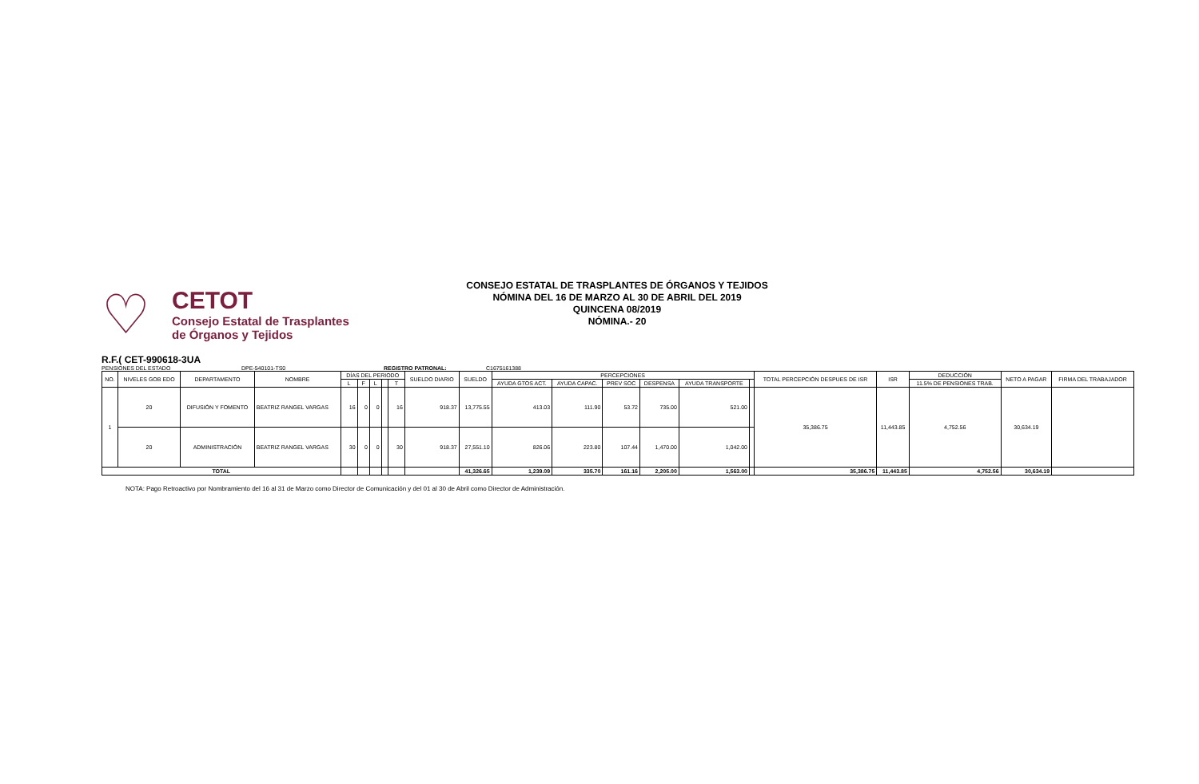♡
CETOT
Consejo Estatal de Trasplantes
de Órganos y Tejidos
CONSEJO ESTATAL DE TRASPLANTES DE ÓRGANOS Y TEJIDOS
NÓMINA DEL 16 DE MARZO AL 30 DE ABRIL DEL 2019
QUINCENA 08/2019
NÓMINA.- 20
R.F.( CET-990618-3UA
PENSIONES DEL ESTADO DPE-540101-TS0 REGISTRO PATRONAL: C1675161388
| NO. | NIVELES GOB EDO | DEPARTAMENTO | NOMBRE | DÍAS DEL PERIODO | | | | | SUELDO DIARIO | SUELDO | PERCEPCIONES | | | | | | TOTAL PERCEPCIÓN DESPUES DE ISR | ISR | DEDUCCIÓN | NETO A PAGAR | FIRMA DEL TRABAJADOR |
| --- | --- | --- | --- | --- | --- | --- | --- | --- | --- | --- | --- | --- | --- | --- | --- | --- | --- | --- | --- | --- | --- |
| | | | | L | F | L | | T | | | AYUDA GTOS ACT. | AYUDA CAPAC. | PREV SOC | DESPENSA | AYUDA TRANSPORTE | | | | 11.5% DE PENSIONES TRAB. | | |
| 1 | 20 | DIFUSIÓN Y FOMENTO | BEATRIZ RANGEL VARGAS | 16 | 0 | 0 | | 16 | 918.37 | 13,775.55 | 413.03 | 111.90 | 53.72 | 735.00 | 521.00 | | 35,386.75 | 11,443.85 | 4,752.56 | 30,634.19 | |
| | 20 | ADMINISTRACIÓN | BEATRIZ RANGEL VARGAS | 30 | 0 | 0 | | 30 | 918.37 | 27,551.10 | 826.06 | 223.80 | 107.44 | 1,470.00 | 1,042.00 | | | | | | |
| TOTAL | | | | | | | | | | 41,326.65 | 1,239.09 | 335.70 | 161.16 | 2,205.00 | 1,563.00 | | 35,386.75 | 11,443.85 | 4,752.56 | 30,634.19 | |
NOTA: Pago Retroactivo por Nombramiento del 16 al 31 de Marzo como Director de Comunicación y del 01 al 30 de Abril como Director de Administración.